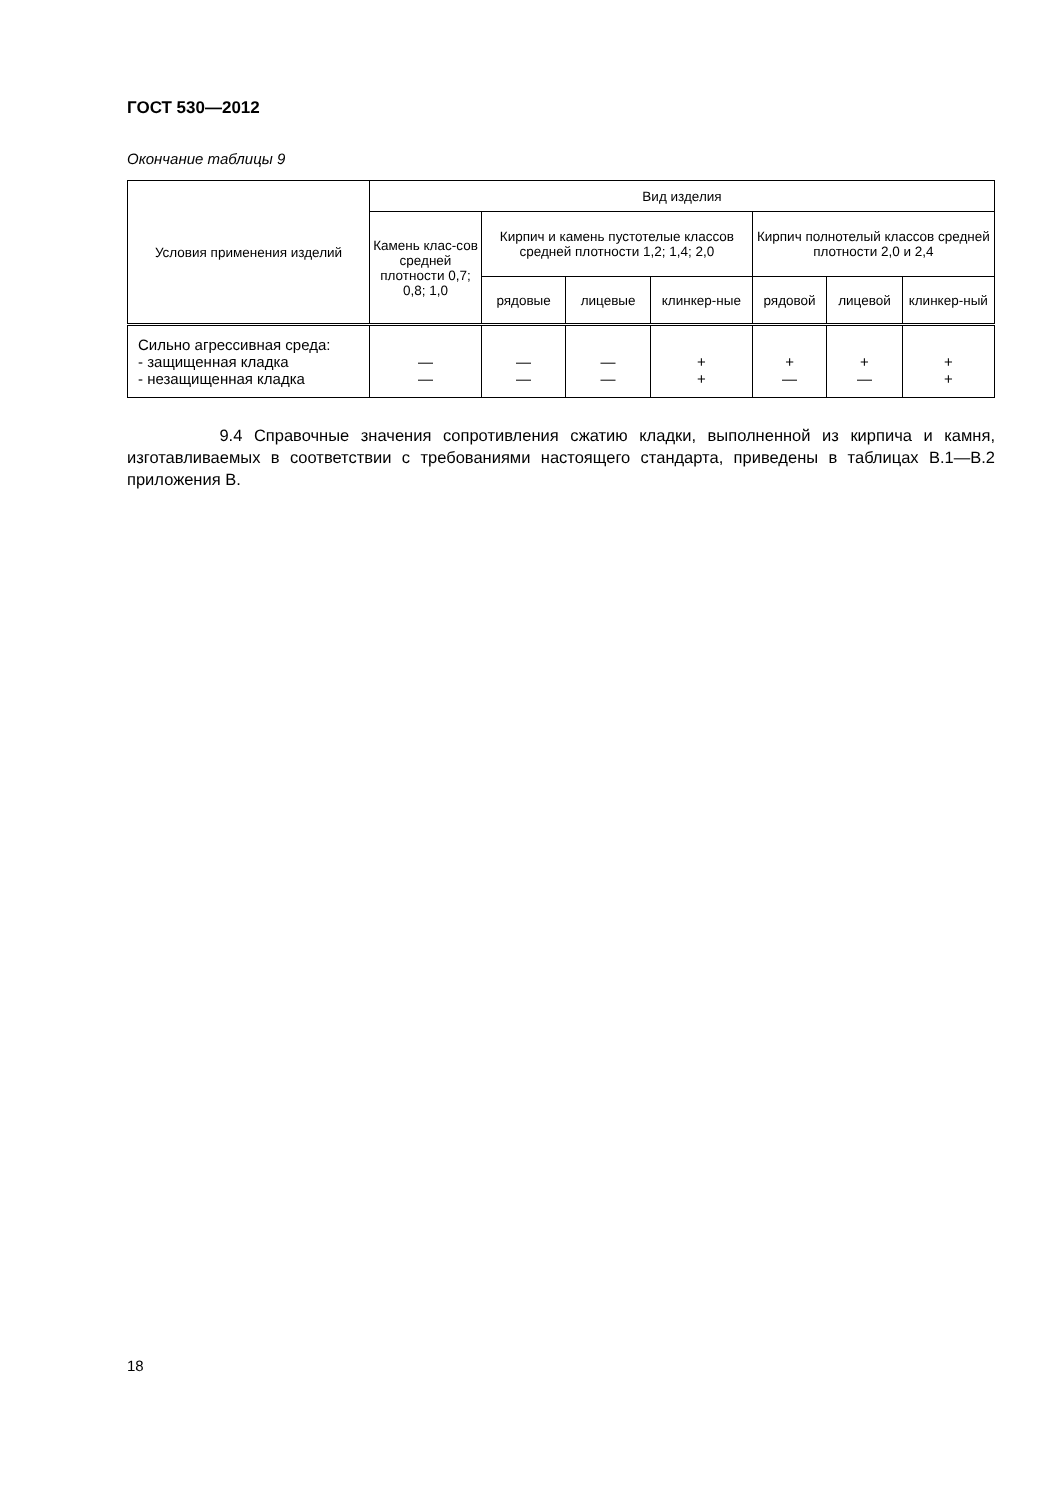ГОСТ 530—2012
Окончание таблицы 9
| Условия применения изделий | Вид изделия | | | | | | |
| --- | --- | --- | --- | --- | --- | --- | --- |
| | Камень клас-сов средней плотности 0,7; 0,8; 1,0 | Кирпич и камень пустотелые классов средней плотности 1,2; 1,4; 2,0 | | | Кирпич полнотелый классов средней плотности 2,0 и 2,4 | | |
| | | рядовые | лицевые | клинкер-ные | рядовой | лицевой | клинкер-ный |
| Сильно агрессивная среда: - защищенная кладка - незащищенная кладка | — — | — — | — — | + + | + — | + — | + + |
9.4 Справочные значения сопротивления сжатию кладки, выполненной из кирпича и камня, изготавливаемых в соответствии с требованиями настоящего стандарта, приведены в таблицах В.1—В.2 приложения В.
18